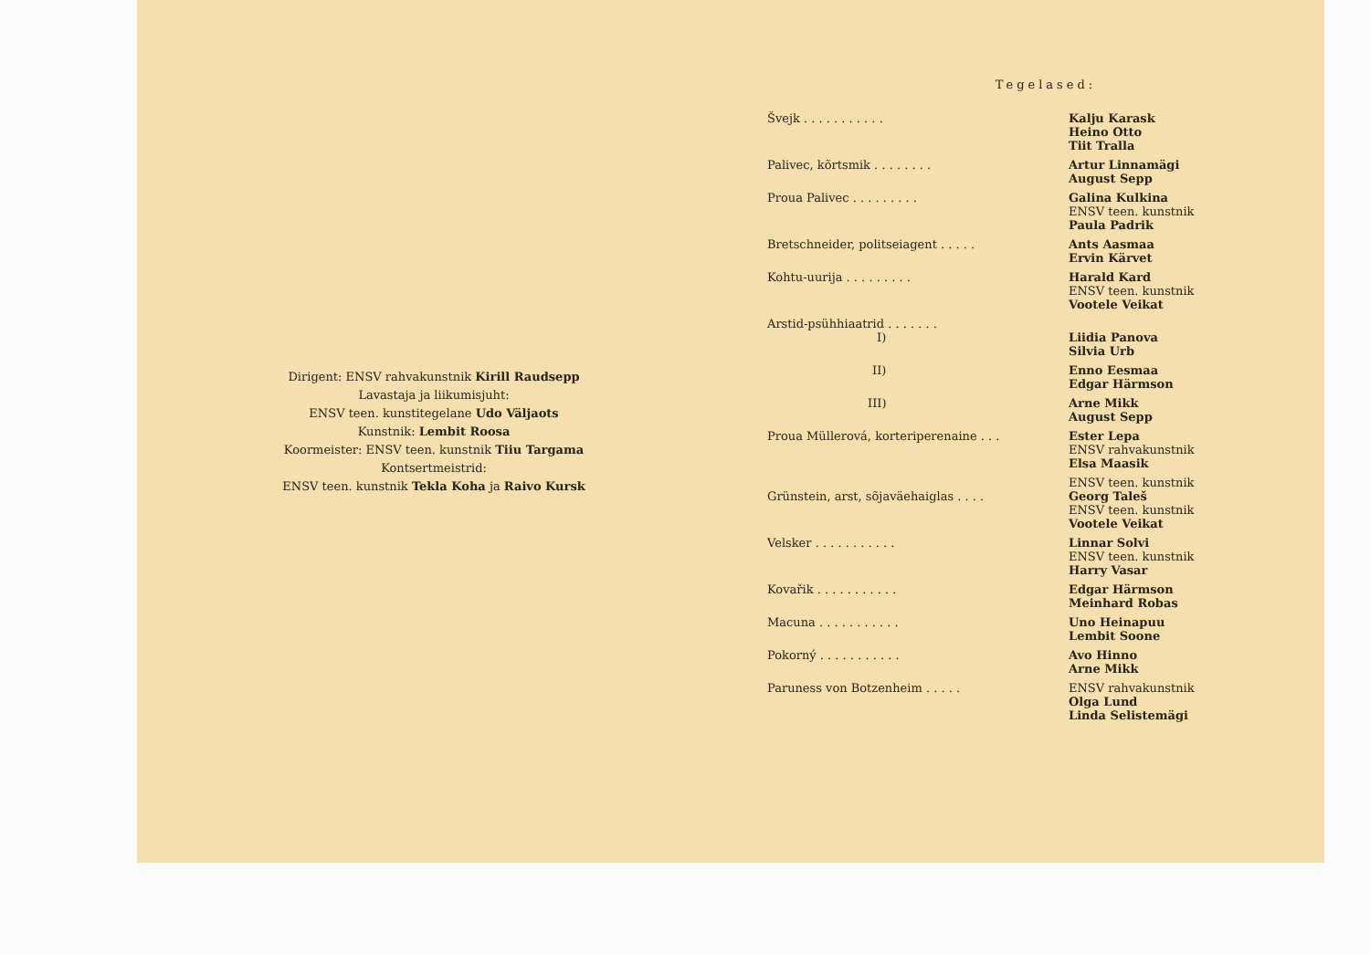Dirigent: ENSV rahvakunstnik Kirill Raudsepp
Lavastaja ja liikumisjuht:
ENSV teen. kunstitegelane Udo Väljaots
Kunstnik: Lembit Roosa
Koormeister: ENSV teen. kunstnik Tiiu Targama
Kontsertmeistrid:
ENSV teen. kunstnik Tekla Koha ja Raivo Kursk
Tegelased:
| Švejk . . . . . . . . . . . | Kalju Karask Heino Otto Tiit Tralla |
| Palivec, kõrtsmik . . . . . . . . | Artur Linnamägi August Sepp |
| Proua Palivec . . . . . . . . . | Galina Kulkina ENSV teen. kunstnik Paula Padrik |
| Bretschneider, politseiagent . . . . . | Ants Aasmaa Ervin Kärvet |
| Kohtu-uurija . . . . . . . . . | Harald Kard ENSV teen. kunstnik Vootele Veikat |
| Arstid-psühhiaatrid . . . . . . . | |
| I) | Liidia Panova Silvia Urb |
| II) | Enno Eesmaa Edgar Härmson |
| III) | Arne Mikk August Sepp |
| Proua Müllerová, korteriperenaine . . . | Ester Lepa ENSV rahvakunstnik Elsa Maasik |
| Grünstein, arst, sõjaväehaiglas . . . . | ENSV teen. kunstnik Georg Taleš ENSV teen. kunstnik Vootele Veikat |
| Velsker . . . . . . . . . . . | Linnar Solvi ENSV teen. kunstnik Harry Vasar |
| Kovařik . . . . . . . . . . . | Edgar Härmson Meinhard Robas |
| Macuna . . . . . . . . . . . | Uno Heinapuu Lembit Soone |
| Pokorný . . . . . . . . . . . | Avo Hinno Arne Mikk |
| Paruness von Botzenheim . . . . . | ENSV rahvakunstnik Olga Lund Linda Selistemägi |